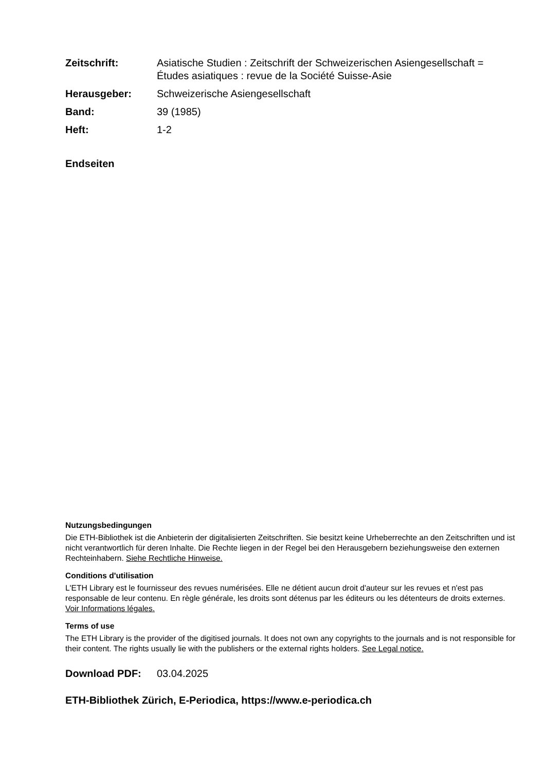Zeitschrift: Asiatische Studien : Zeitschrift der Schweizerischen Asiengesellschaft = Études asiatiques : revue de la Société Suisse-Asie
Herausgeber: Schweizerische Asiengesellschaft
Band: 39 (1985)
Heft: 1-2
Endseiten
Nutzungsbedingungen
Die ETH-Bibliothek ist die Anbieterin der digitalisierten Zeitschriften. Sie besitzt keine Urheberrechte an den Zeitschriften und ist nicht verantwortlich für deren Inhalte. Die Rechte liegen in der Regel bei den Herausgebern beziehungsweise den externen Rechteinhabern. Siehe Rechtliche Hinweise.
Conditions d'utilisation
L'ETH Library est le fournisseur des revues numérisées. Elle ne détient aucun droit d'auteur sur les revues et n'est pas responsable de leur contenu. En règle générale, les droits sont détenus par les éditeurs ou les détenteurs de droits externes. Voir Informations légales.
Terms of use
The ETH Library is the provider of the digitised journals. It does not own any copyrights to the journals and is not responsible for their content. The rights usually lie with the publishers or the external rights holders. See Legal notice.
Download PDF: 03.04.2025
ETH-Bibliothek Zürich, E-Periodica, https://www.e-periodica.ch